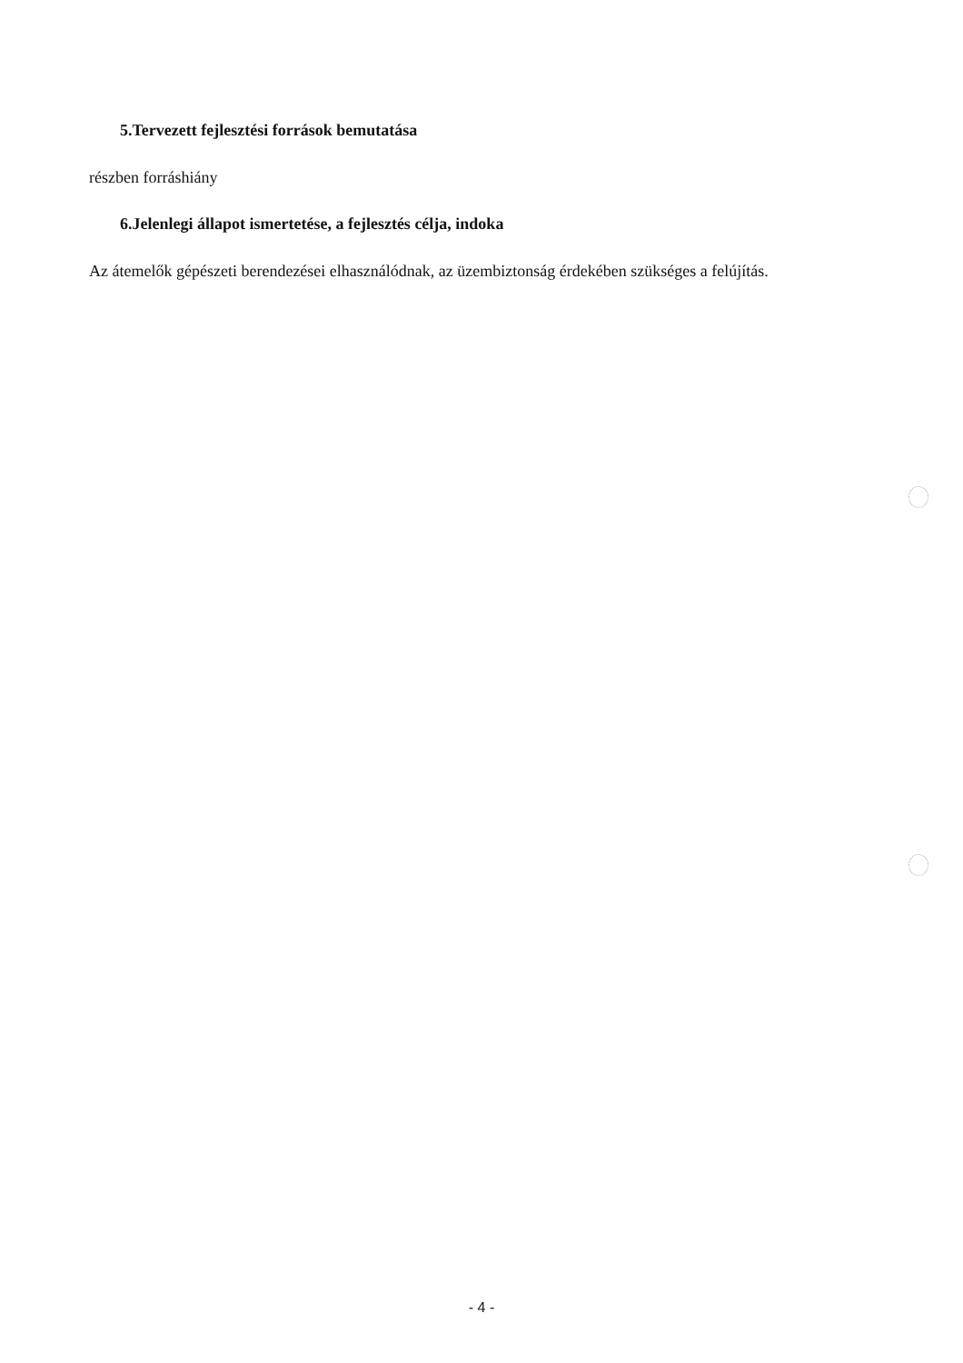5.Tervezett fejlesztési források bemutatása
részben forráshiány
6.Jelenlegi állapot ismertetése, a fejlesztés célja, indoka
Az átemelők gépészeti berendezései elhasználódnak, az üzembiztonság érdekében szükséges a felújítás.
- 4 -